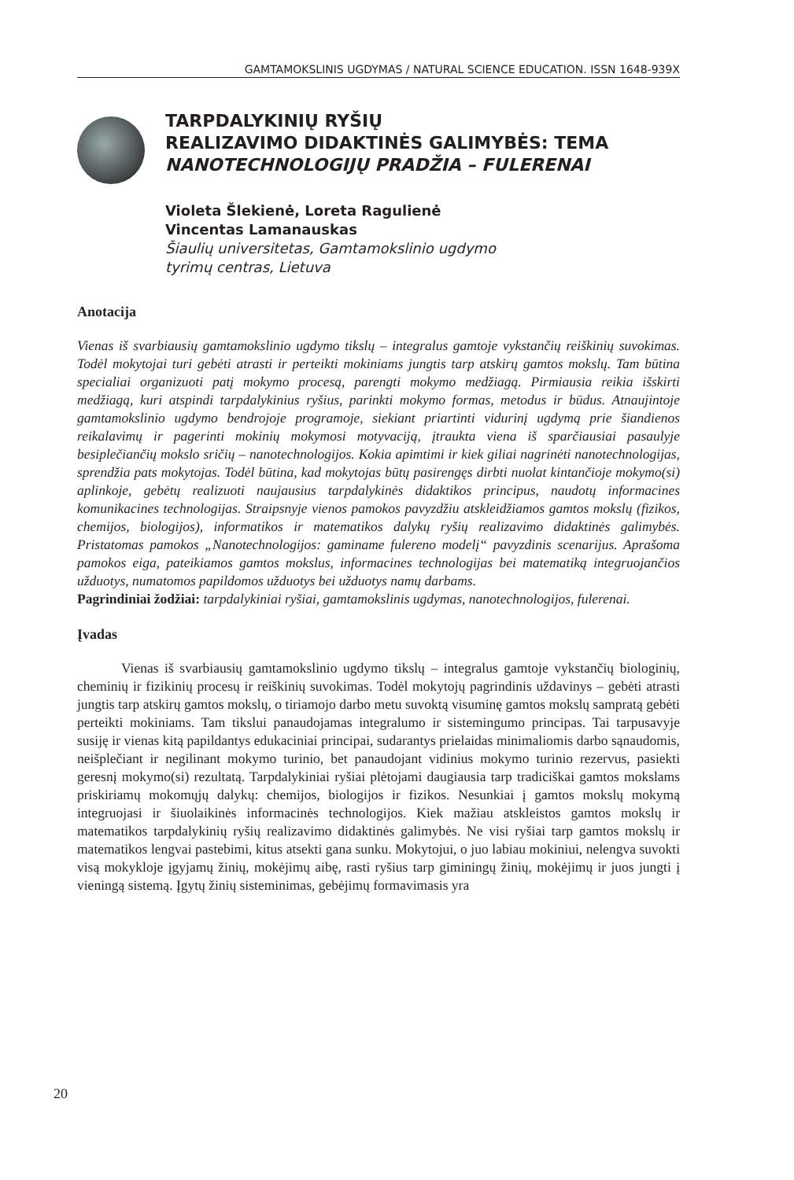GAMTAMOKSLINIS UGDYMAS / NATURAL SCIENCE EDUCATION. ISSN 1648-939X
TARPDALYKINIŲ RYŠIŲ
REALIZAVIMO DIDAKTINĖS GALIMYBĖS: TEMA
NANOTECHNOLOGIJŲ PRADŽIA – FULERENAI
Violeta Šlekienė, Loreta Ragulienė
Vincentas Lamanauskas
Šiaulių universitetas, Gamtamokslinio ugdymo
tyrimų centras, Lietuva
Anotacija
Vienas iš svarbiausių gamtamokslinio ugdymo tikslų – integralus gamtoje vykstančių reiškinių suvokimas. Todėl mokytojai turi gebėti atrasti ir perteikti mokiniams jungtis tarp atskirų gamtos mokslų. Tam būtina specialiai organizuoti patį mokymo procesą, parengti mokymo medžiagą. Pirmiausia reikia išskirti medžiagą, kuri atspindi tarpdalykinius ryšius, parinkti mokymo formas, metodus ir būdus. Atnaujintoje gamtamokslinio ugdymo bendrojoje programoje, siekiant priartinti vidurinį ugdymą prie šiandienos reikalavimų ir pagerinti mokinių mokymosi motyvaciją, įtraukta viena iš sparčiausiai pasaulyje besiplečiančių mokslo sričių – nanotechnologijos. Kokia apimtimi ir kiek giliai nagrinėti nanotechnologijas, sprendžia pats mokytojas. Todėl būtina, kad mokytojas būtų pasirengęs dirbti nuolat kintančioje mokymo(si) aplinkoje, gebėtų realizuoti naujausius tarpdalykinės didaktikos principus, naudotų informacines komunikacines technologijas. Straipsnyje vienos pamokos pavyzdžiu atskleidžiamos gamtos mokslų (fizikos, chemijos, biologijos), informatikos ir matematikos dalykų ryšių realizavimo didaktinės galimybės. Pristatomas pamokos „Nanotechnologijos: gaminame fulereno modelį“ pavyzdinis scenarijus. Aprašoma pamokos eiga, pateikiamos gamtos mokslus, informacines technologijas bei matematiką integruojančios užduotys, numatomos papildomos užduotys bei užduotys namų darbams.
Pagrindiniai žodžiai: tarpdalykiniai ryšiai, gamtamokslinis ugdymas, nanotechnologijos, fulerenai.
Įvadas
Vienas iš svarbiausių gamtamokslinio ugdymo tikslų – integralus gamtoje vykstančių biologinių, cheminių ir fizikinių procesų ir reiškinių suvokimas. Todėl mokytojų pagrindinis uždavinys – gebėti atrasti jungtis tarp atskirų gamtos mokslų, o tiriamojo darbo metu suvoktą visuminę gamtos mokslų sampratą gebėti perteikti mokiniams. Tam tikslui panaudojamas integralumo ir sistemingumo principas. Tai tarpusavyje susiję ir vienas kitą papildantys edukaciniai principai, sudarantys prielaidas minimaliomis darbo sąnaudomis, neišplečiant ir negilinant mokymo turinio, bet panaudojant vidinius mokymo turinio rezervus, pasiekti geresnį mokymo(si) rezultatą. Tarpdalykiniai ryšiai plėtojami daugiausia tarp tradiciškai gamtos mokslams priskiriamų mokomųjų dalykų: chemijos, biologijos ir fizikos. Nesunkiai į gamtos mokslų mokymą integruojasi ir šiuolaikinės informacinės technologijos. Kiek mažiau atskleistos gamtos mokslų ir matematikos tarpdalykinių ryšių realizavimo didaktinės galimybės. Ne visi ryšiai tarp gamtos mokslų ir matematikos lengvai pastebimi, kitus atsekti gana sunku. Mokytojui, o juo labiau mokiniui, nelengva suvokti visą mokykloje įgyjamų žinių, mokėjimų aibę, rasti ryšius tarp giminingų žinių, mokėjimų ir juos jungti į vieningą sistemą. Įgytų žinių sisteminimas, gebėjimų formavimasis yra
20